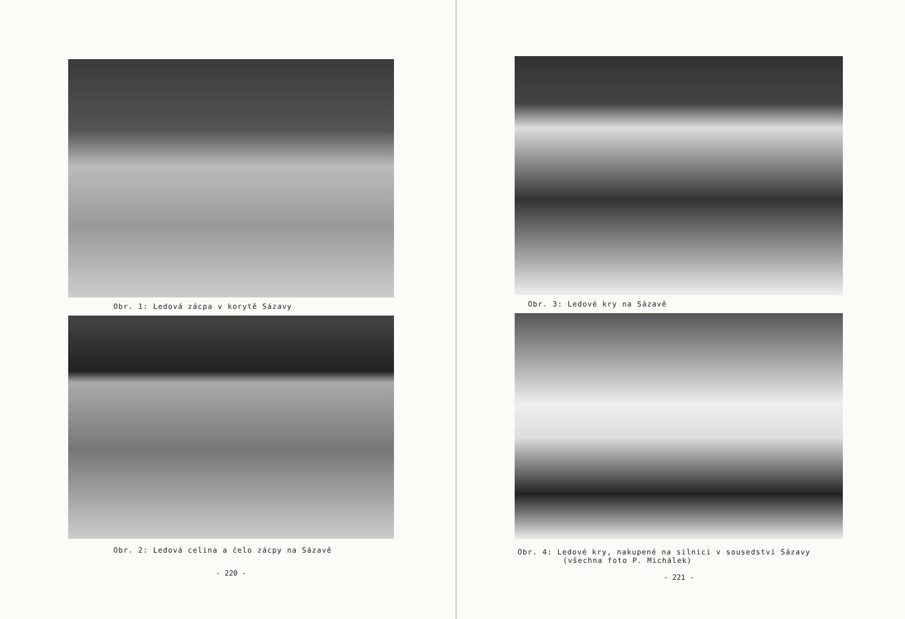Obr. 1: Ledová zácpa v korytě Sázavy
Obr. 2: Ledová celina a čelo zácpy na Sázavě
- 220 -
Obr. 3: Ledové kry na Sázavě
Obr. 4: Ledové kry, nakupené na silnici v sousedství Sázavy
(všechna foto P. Michálek)
- 221 -